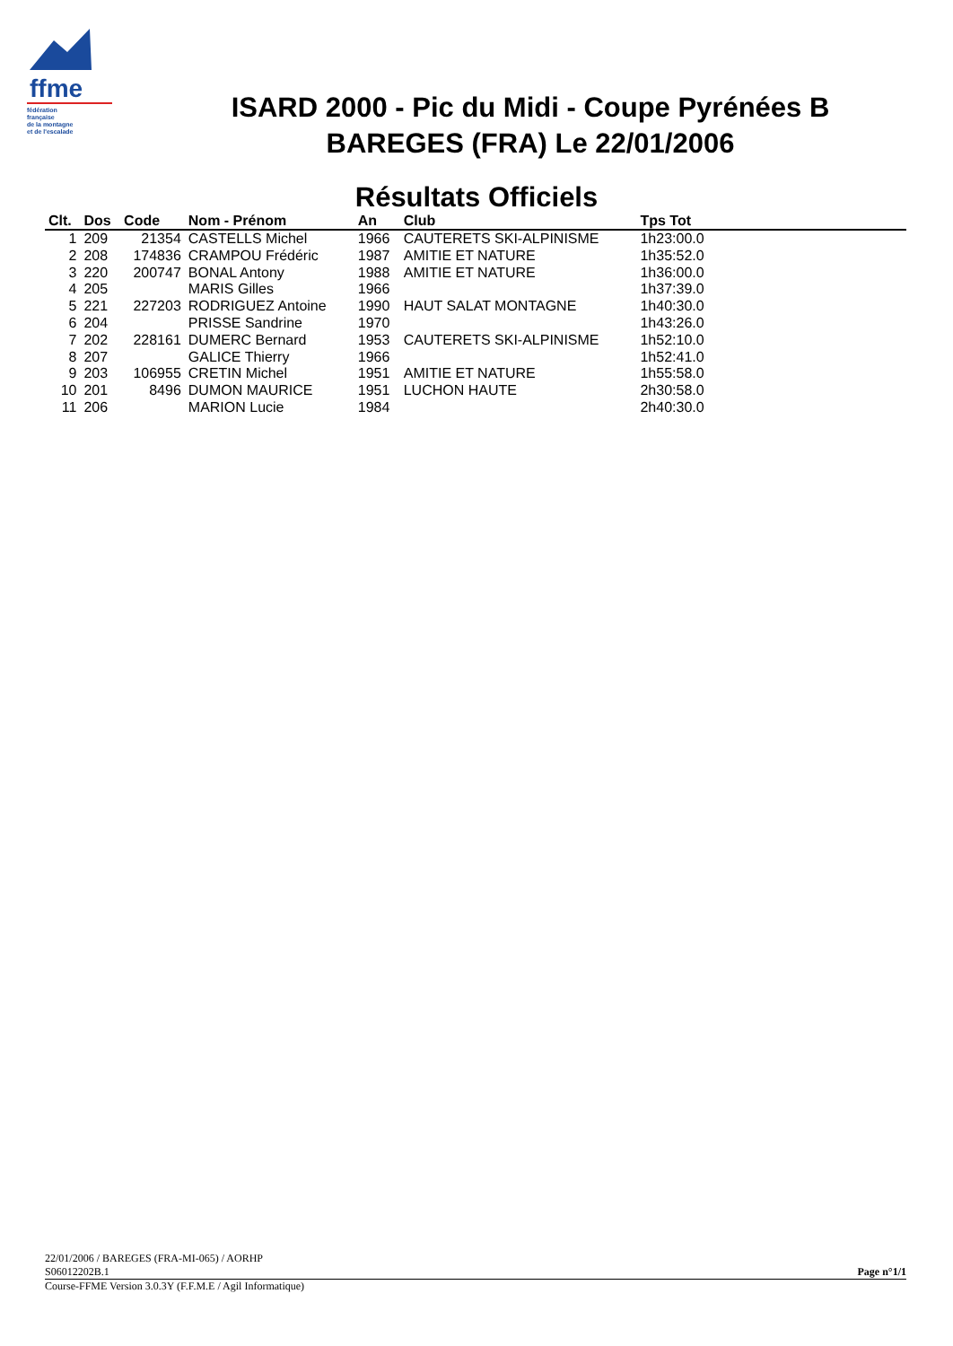ffme
fédération
française
de la montagne
et de l'escalade
ISARD 2000 - Pic du Midi - Coupe Pyrénées B
BAREGES (FRA) Le 22/01/2006
Résultats Officiels
| Clt. | Dos | Code | Nom - Prénom | An | Club | Tps Tot | |
| --- | --- | --- | --- | --- | --- | --- | --- |
| 1 | 209 | 21354 | CASTELLS Michel | 1966 | CAUTERETS SKI-ALPINISME | 1h23:00.0 | |
| 2 | 208 | 174836 | CRAMPOU Frédéric | 1987 | AMITIE ET NATURE | 1h35:52.0 | |
| 3 | 220 | 200747 | BONAL Antony | 1988 | AMITIE ET NATURE | 1h36:00.0 | |
| 4 | 205 | | MARIS Gilles | 1966 | | 1h37:39.0 | |
| 5 | 221 | 227203 | RODRIGUEZ Antoine | 1990 | HAUT SALAT MONTAGNE | 1h40:30.0 | |
| 6 | 204 | | PRISSE Sandrine | 1970 | | 1h43:26.0 | |
| 7 | 202 | 228161 | DUMERC Bernard | 1953 | CAUTERETS SKI-ALPINISME | 1h52:10.0 | |
| 8 | 207 | | GALICE Thierry | 1966 | | 1h52:41.0 | |
| 9 | 203 | 106955 | CRETIN Michel | 1951 | AMITIE ET NATURE | 1h55:58.0 | |
| 10 | 201 | 8496 | DUMON MAURICE | 1951 | LUCHON HAUTE | 2h30:58.0 | |
| 11 | 206 | | MARION Lucie | 1984 | | 2h40:30.0 | |
22/01/2006 / BAREGES (FRA-MI-065) / AORHP
S06012202B.1 Page n°1/1
Course-FFME Version 3.0.3Y (F.F.M.E / Agil Informatique)